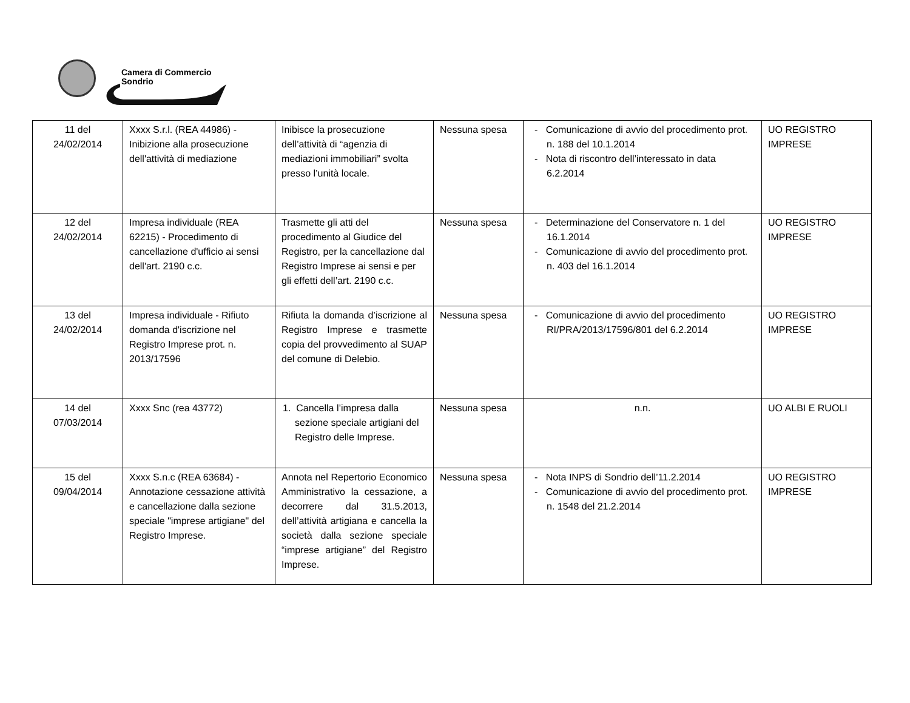Camera di Commercio
Sondrio
| 11 del 24/02/2014 | Xxxx S.r.l. (REA 44986) - Inibizione alla prosecuzione dell'attività di mediazione | Inibisce la prosecuzione dell’attività di “agenzia di mediazioni immobiliari” svolta presso l’unità locale. | Nessuna spesa | - Comunicazione di avvio del procedimento prot. n. 188 del 10.1.2014 - Nota di riscontro dell’interessato in data 6.2.2014 | UO REGISTRO IMPRESE |
| 12 del 24/02/2014 | Impresa individuale (REA 62215) - Procedimento di cancellazione d'ufficio ai sensi dell'art. 2190 c.c. | Trasmette gli atti del procedimento al Giudice del Registro, per la cancellazione dal Registro Imprese ai sensi e per gli effetti dell’art. 2190 c.c. | Nessuna spesa | - Determinazione del Conservatore n. 1 del 16.1.2014 - Comunicazione di avvio del procedimento prot. n. 403 del 16.1.2014 | UO REGISTRO IMPRESE |
| 13 del 24/02/2014 | Impresa individuale - Rifiuto domanda d'iscrizione nel Registro Imprese prot. n. 2013/17596 | Rifiuta la domanda d’iscrizione al Registro Imprese e trasmette copia del provvedimento al SUAP del comune di Delebio. | Nessuna spesa | - Comunicazione di avvio del procedimento RI/PRA/2013/17596/801 del 6.2.2014 | UO REGISTRO IMPRESE |
| 14 del 07/03/2014 | Xxxx Snc (rea 43772) | 1. Cancella l’impresa dalla sezione speciale artigiani del Registro delle Imprese. | Nessuna spesa | n.n. | UO ALBI E RUOLI |
| 15 del 09/04/2014 | Xxxx S.n.c (REA 63684) - Annotazione cessazione attività e cancellazione dalla sezione speciale "imprese artigiane" del Registro Imprese. | Annota nel Repertorio Economico Amministrativo la cessazione, a decorrere dal 31.5.2013, dell’attività artigiana e cancella la società dalla sezione speciale “imprese artigiane” del Registro Imprese. | Nessuna spesa | - Nota INPS di Sondrio dell’11.2.2014 - Comunicazione di avvio del procedimento prot. n. 1548 del 21.2.2014 | UO REGISTRO IMPRESE |